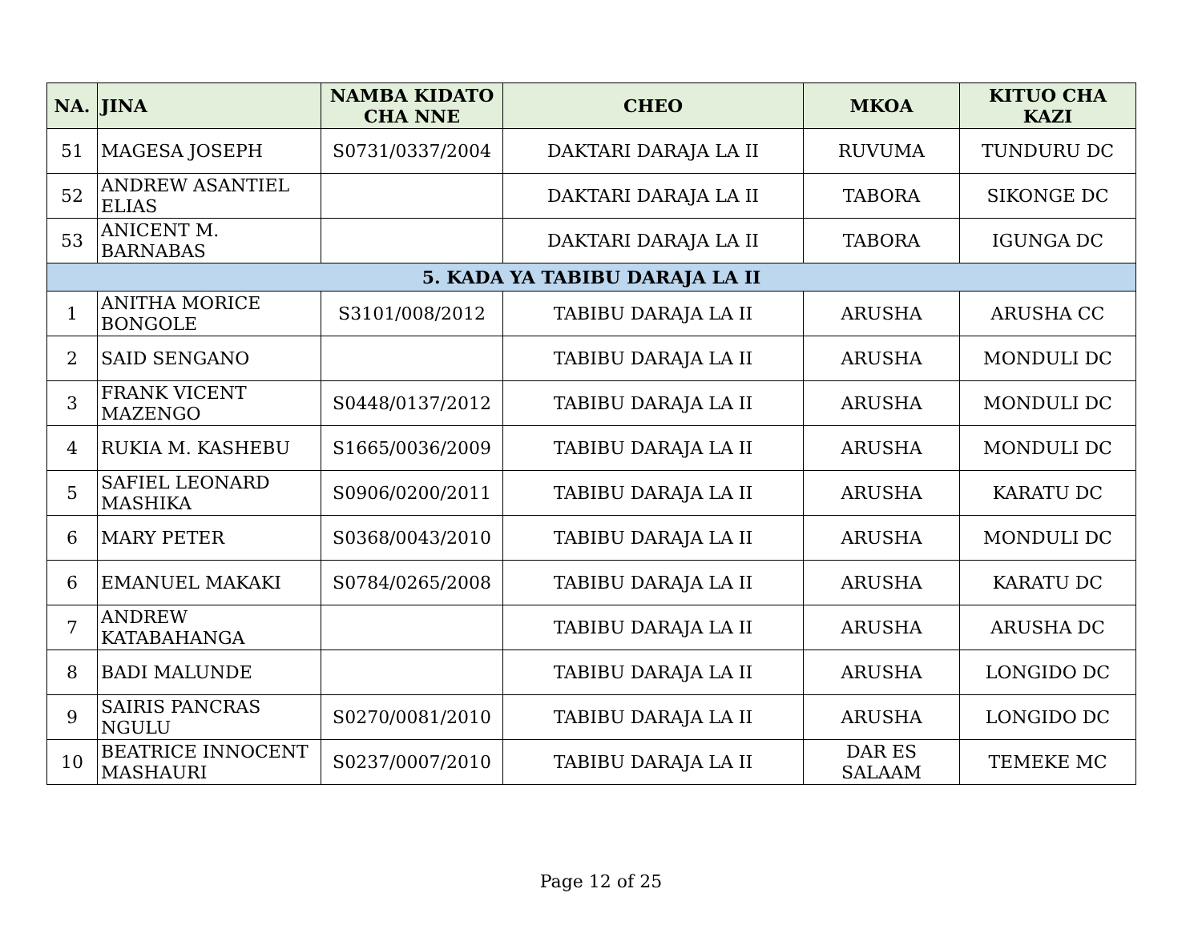| NA. | JINA | NAMBA KIDATO CHA NNE | CHEO | MKOA | KITUO CHA KAZI |
| --- | --- | --- | --- | --- | --- |
| 51 | MAGESA JOSEPH | S0731/0337/2004 | DAKTARI DARAJA LA II | RUVUMA | TUNDURU DC |
| 52 | ANDREW ASANTIEL ELIAS | | DAKTARI DARAJA LA II | TABORA | SIKONGE DC |
| 53 | ANICENT M. BARNABAS | | DAKTARI DARAJA LA II | TABORA | IGUNGA DC |
| 5. KADA YA TABIBU DARAJA LA II | | | | | |
| 1 | ANITHA MORICE BONGOLE | S3101/008/2012 | TABIBU DARAJA LA II | ARUSHA | ARUSHA CC |
| 2 | SAID SENGANO | | TABIBU DARAJA LA II | ARUSHA | MONDULI DC |
| 3 | FRANK VICENT MAZENGO | S0448/0137/2012 | TABIBU DARAJA LA II | ARUSHA | MONDULI DC |
| 4 | RUKIA M. KASHEBU | S1665/0036/2009 | TABIBU DARAJA LA II | ARUSHA | MONDULI DC |
| 5 | SAFIEL LEONARD MASHIKA | S0906/0200/2011 | TABIBU DARAJA LA II | ARUSHA | KARATU DC |
| 6 | MARY PETER | S0368/0043/2010 | TABIBU DARAJA LA II | ARUSHA | MONDULI DC |
| 6 | EMANUEL MAKAKI | S0784/0265/2008 | TABIBU DARAJA LA II | ARUSHA | KARATU DC |
| 7 | ANDREW KATABAHANGA | | TABIBU DARAJA LA II | ARUSHA | ARUSHA DC |
| 8 | BADI MALUNDE | | TABIBU DARAJA LA II | ARUSHA | LONGIDO DC |
| 9 | SAIRIS PANCRAS NGULU | S0270/0081/2010 | TABIBU DARAJA LA II | ARUSHA | LONGIDO DC |
| 10 | BEATRICE INNOCENT MASHAURI | S0237/0007/2010 | TABIBU DARAJA LA II | DAR ES SALAAM | TEMEKE MC |
Page 12 of 25